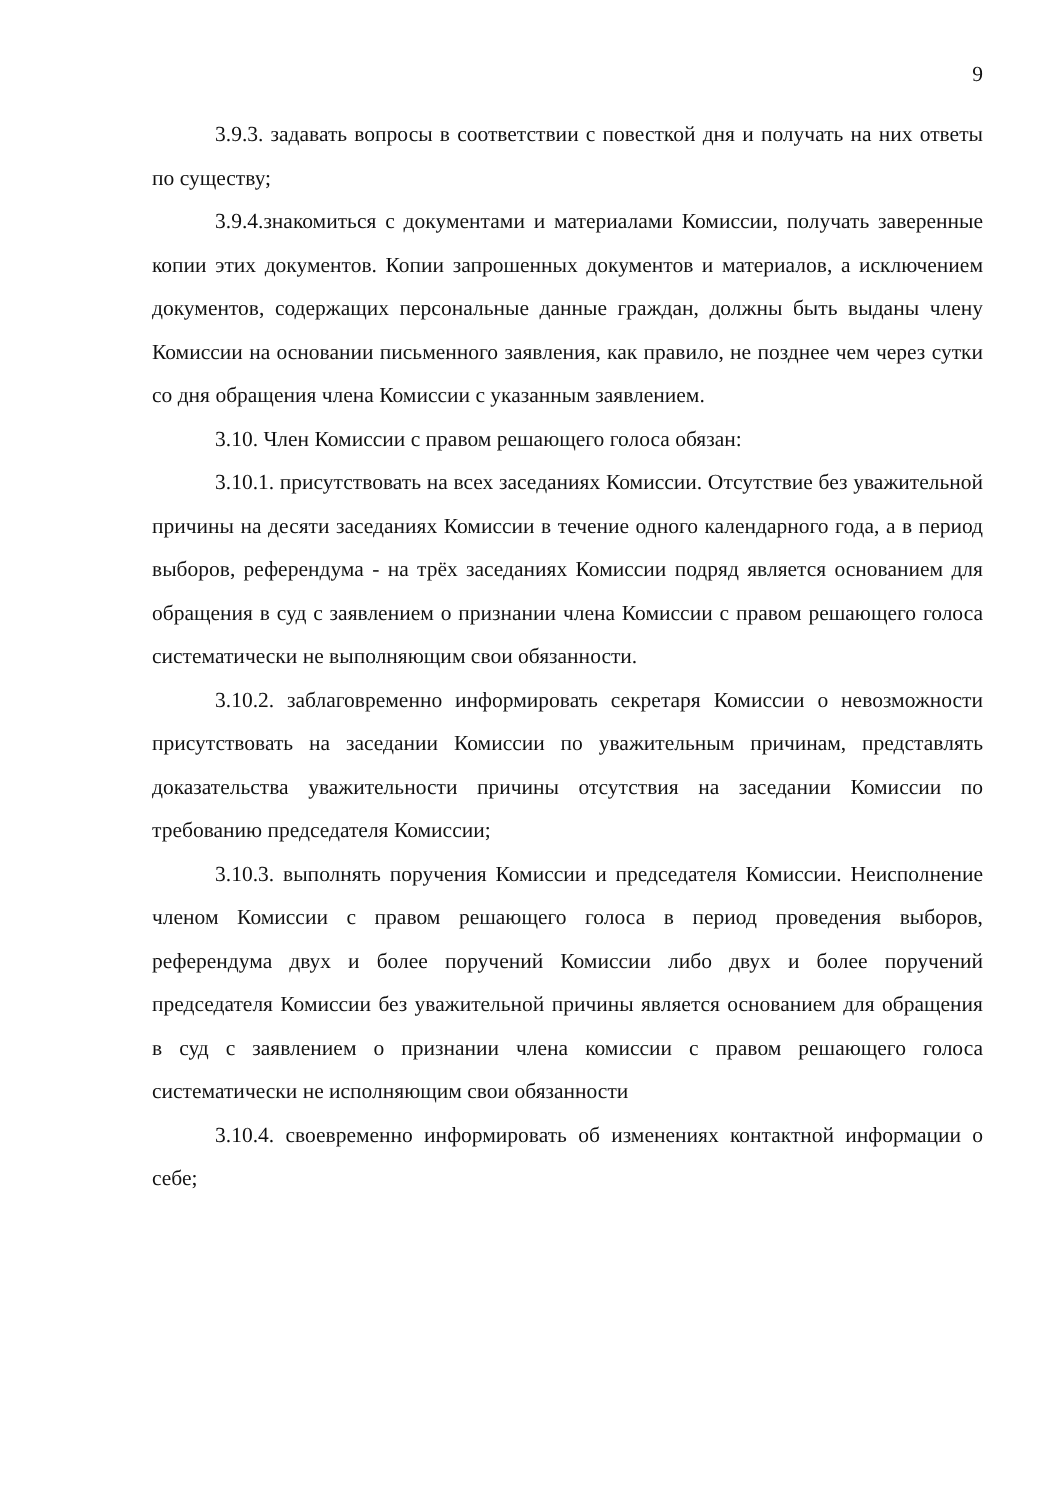9
3.9.3. задавать вопросы в соответствии с повесткой дня и получать на них ответы по существу;
3.9.4.знакомиться с документами и материалами Комиссии, получать заверенные копии этих документов. Копии запрошенных документов и материалов, а исключением документов, содержащих персональные данные граждан, должны быть выданы члену Комиссии на основании письменного заявления, как правило, не позднее чем через сутки со дня обращения члена Комиссии с указанным заявлением.
3.10. Член Комиссии с правом решающего голоса обязан:
3.10.1. присутствовать на всех заседаниях Комиссии. Отсутствие без уважительной причины на десяти заседаниях Комиссии в течение одного календарного года, а в период выборов, референдума - на трёх заседаниях Комиссии подряд является основанием для обращения в суд с заявлением о признании члена Комиссии с правом решающего голоса систематически не выполняющим свои обязанности.
3.10.2. заблаговременно информировать секретаря Комиссии о невозможности присутствовать на заседании Комиссии по уважительным причинам, представлять доказательства уважительности причины отсутствия на заседании Комиссии по требованию председателя Комиссии;
3.10.3. выполнять поручения Комиссии и председателя Комиссии. Неисполнение членом Комиссии с правом решающего голоса в период проведения выборов, референдума двух и более поручений Комиссии либо двух и более поручений председателя Комиссии без уважительной причины является основанием для обращения в суд с заявлением о признании члена комиссии с правом решающего голоса систематически не исполняющим свои обязанности
3.10.4. своевременно информировать об изменениях контактной информации о себе;